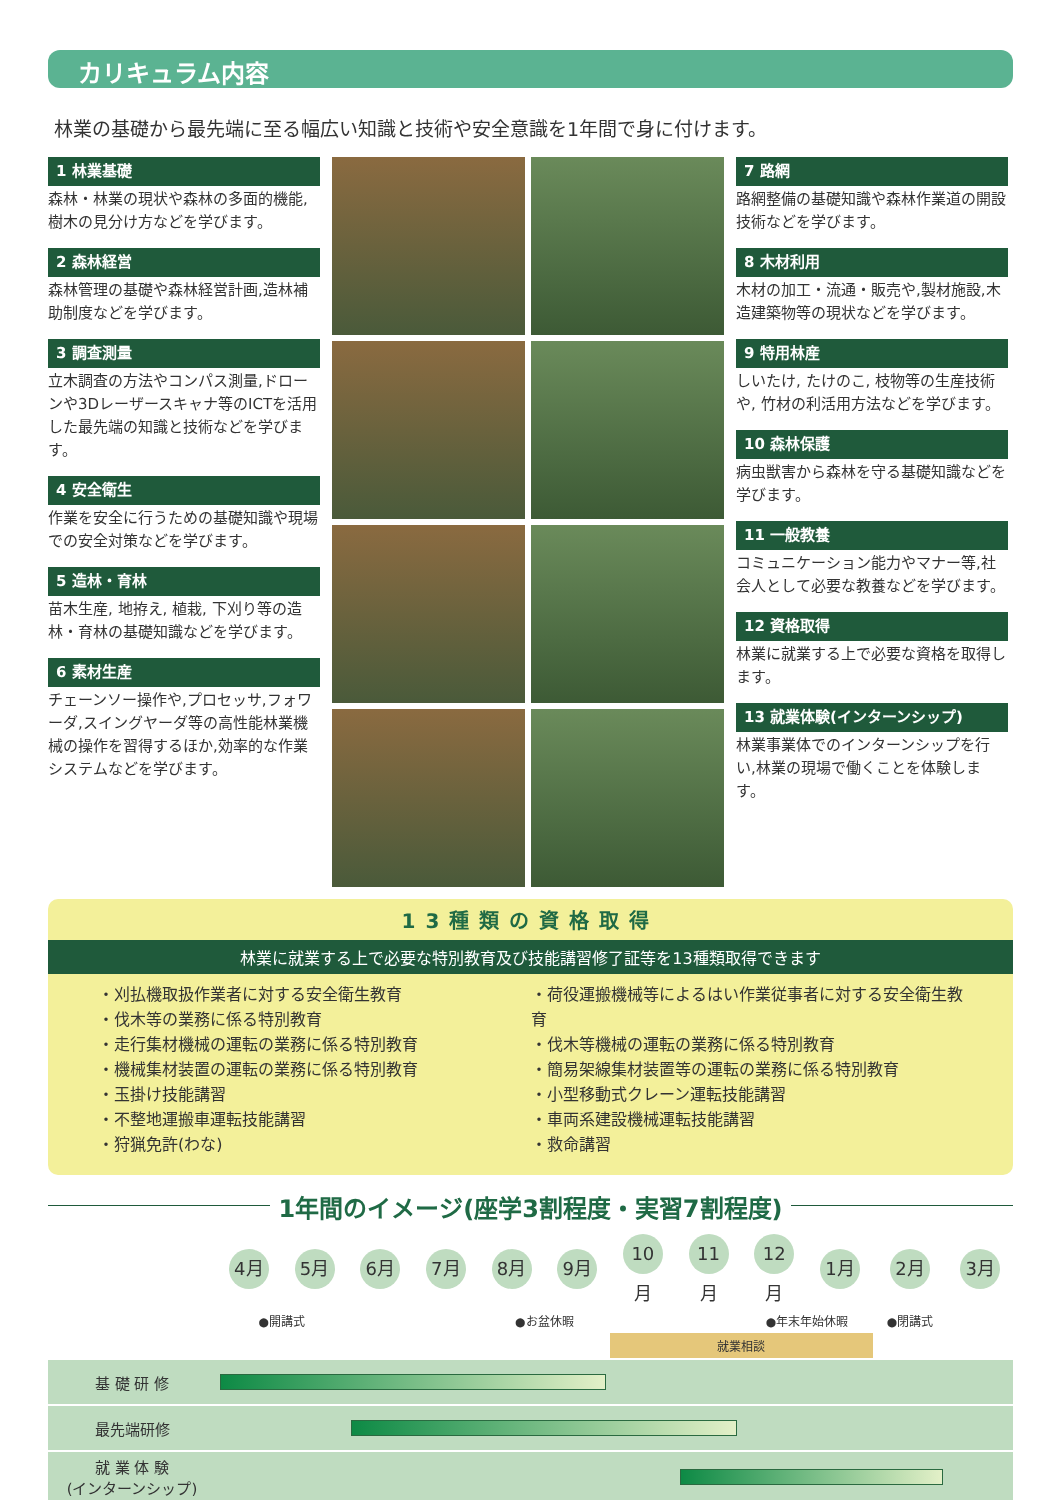カリキュラム内容
林業の基礎から最先端に至る幅広い知識と技術や安全意識を1年間で身に付けます。
1 林業基礎
森林・林業の現状や森林の多面的機能,樹木の見分け方などを学びます。
2 森林経営
森林管理の基礎や森林経営計画,造林補助制度などを学びます。
3 調査測量
立木調査の方法やコンパス測量,ドローンや3Dレーザースキャナ等のICTを活用した最先端の知識と技術などを学びます。
4 安全衛生
作業を安全に行うための基礎知識や現場での安全対策などを学びます。
5 造林・育林
苗木生産, 地拵え, 植栽, 下刈り等の造林・育林の基礎知識などを学びます。
6 素材生産
チェーンソー操作や,プロセッサ,フォワーダ,スイングヤーダ等の高性能林業機械の操作を習得するほか,効率的な作業システムなどを学びます。
7 路網
路網整備の基礎知識や森林作業道の開設技術などを学びます。
8 木材利用
木材の加工・流通・販売や,製材施設,木造建築物等の現状などを学びます。
9 特用林産
しいたけ, たけのこ, 枝物等の生産技術や, 竹材の利活用方法などを学びます。
10 森林保護
病虫獣害から森林を守る基礎知識などを学びます。
11 一般教養
コミュニケーション能力やマナー等,社会人として必要な教養などを学びます。
12 資格取得
林業に就業する上で必要な資格を取得します。
13 就業体験(インターンシップ)
林業事業体でのインターンシップを行い,林業の現場で働くことを体験します。
13種類の資格取得
林業に就業する上で必要な特別教育及び技能講習修了証等を13種類取得できます
・刈払機取扱作業者に対する安全衛生教育
・伐木等の業務に係る特別教育
・走行集材機械の運転の業務に係る特別教育
・機械集材装置の運転の業務に係る特別教育
・玉掛け技能講習
・不整地運搬車運転技能講習
・狩猟免許(わな)
・荷役運搬機械等によるはい作業従事者に対する安全衛生教育
・伐木等機械の運転の業務に係る特別教育
・簡易架線集材装置等の運転の業務に係る特別教育
・小型移動式クレーン運転技能講習
・車両系建設機械運転技能講習
・救命講習
1年間のイメージ(座学3割程度・実習7割程度)
| | 4月 | 5月 | 6月 | 7月 | 8月 | 9月 | 10月 | 11月 | 12月 | 1月 | 2月 | 3月 |
| | ●開講式 | | | | ●お盆休暇 | | | | ●年末年始休暇 | | ●閉講式 | |
| | | | | | | | 就業相談 | | | | | |
| 基 礎 研 修 | | | | | | | | | | | | |
| 最先端研修 | | | | | | | | | | | | |
| 就 業 体 験 (インターンシップ) | | | | | | | | | | | | |